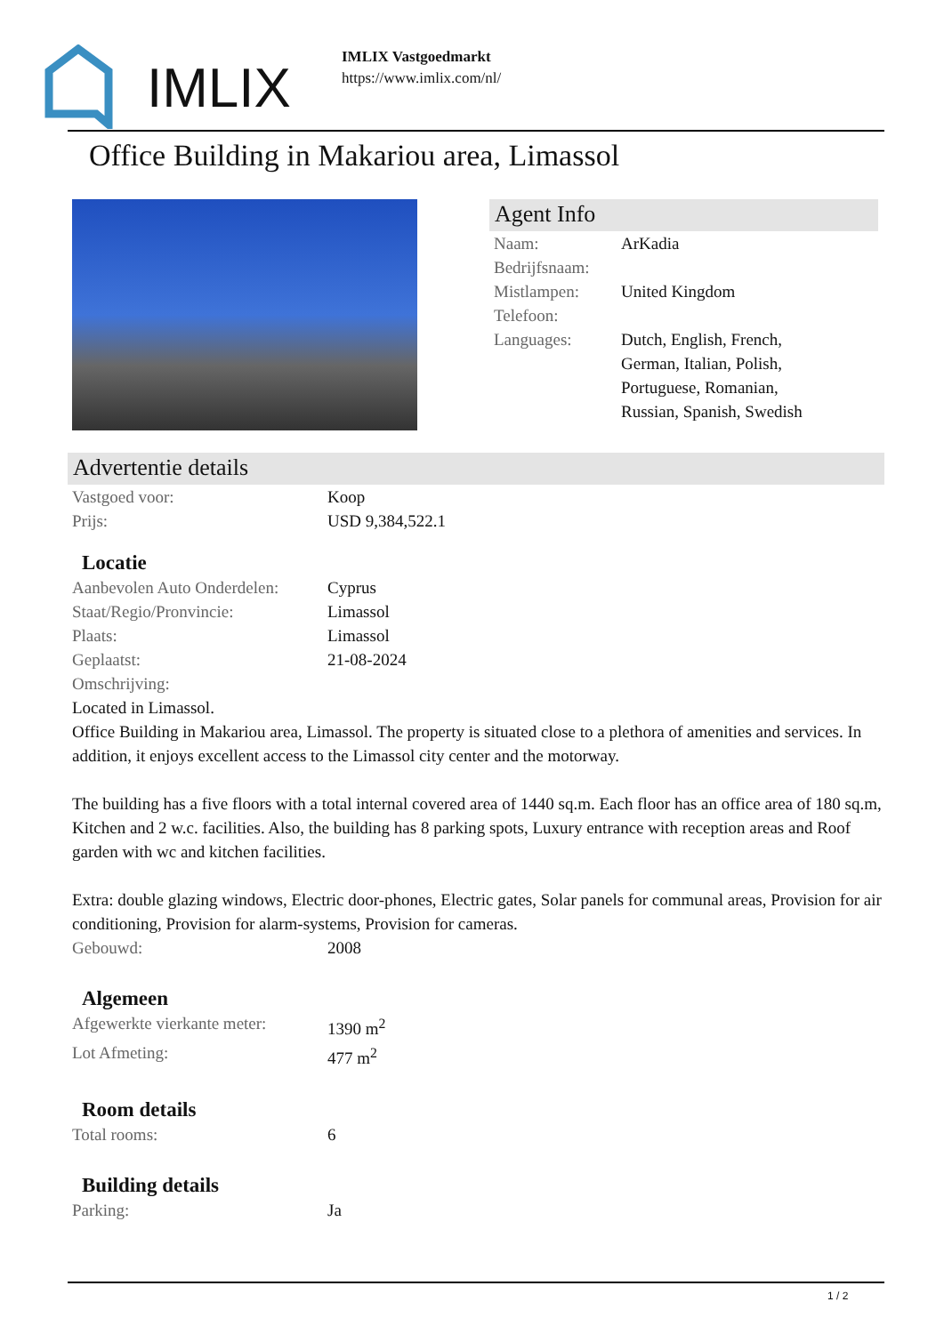IMLIX
IMLIX Vastgoedmarkt
https://www.imlix.com/nl/
Office Building in Makariou area, Limassol
Agent Info
Naam: ArKadia
Bedrijfsnaam:
Mistlampen: United Kingdom
Telefoon:
Languages: Dutch, English, French, German, Italian, Polish, Portuguese, Romanian, Russian, Spanish, Swedish
Advertentie details
Vastgoed voor: Koop
Prijs: USD 9,384,522.1
Locatie
Aanbevolen Auto Onderdelen: Cyprus
Staat/Regio/Pronvincie: Limassol
Plaats: Limassol
Geplaatst: 21-08-2024
Omschrijving:
Located in Limassol.
Office Building in Makariou area, Limassol. The property is situated close to a plethora of amenities and services. In addition, it enjoys excellent access to the Limassol city center and the motorway.
The building has a five floors with a total internal covered area of 1440 sq.m. Each floor has an office area of 180 sq.m, Kitchen and 2 w.c. facilities. Also, the building has 8 parking spots, Luxury entrance with reception areas and Roof garden with wc and kitchen facilities.
Extra: double glazing windows, Electric door-phones, Electric gates, Solar panels for communal areas, Provision for air conditioning, Provision for alarm-systems, Provision for cameras.
Gebouwd: 2008
Algemeen
Afgewerkte vierkante meter: 1390 m<sup>2</sup>
Lot Afmeting: 477 m<sup>2</sup>
Room details
Total rooms: 6
Building details
Parking: Ja
1 / 2